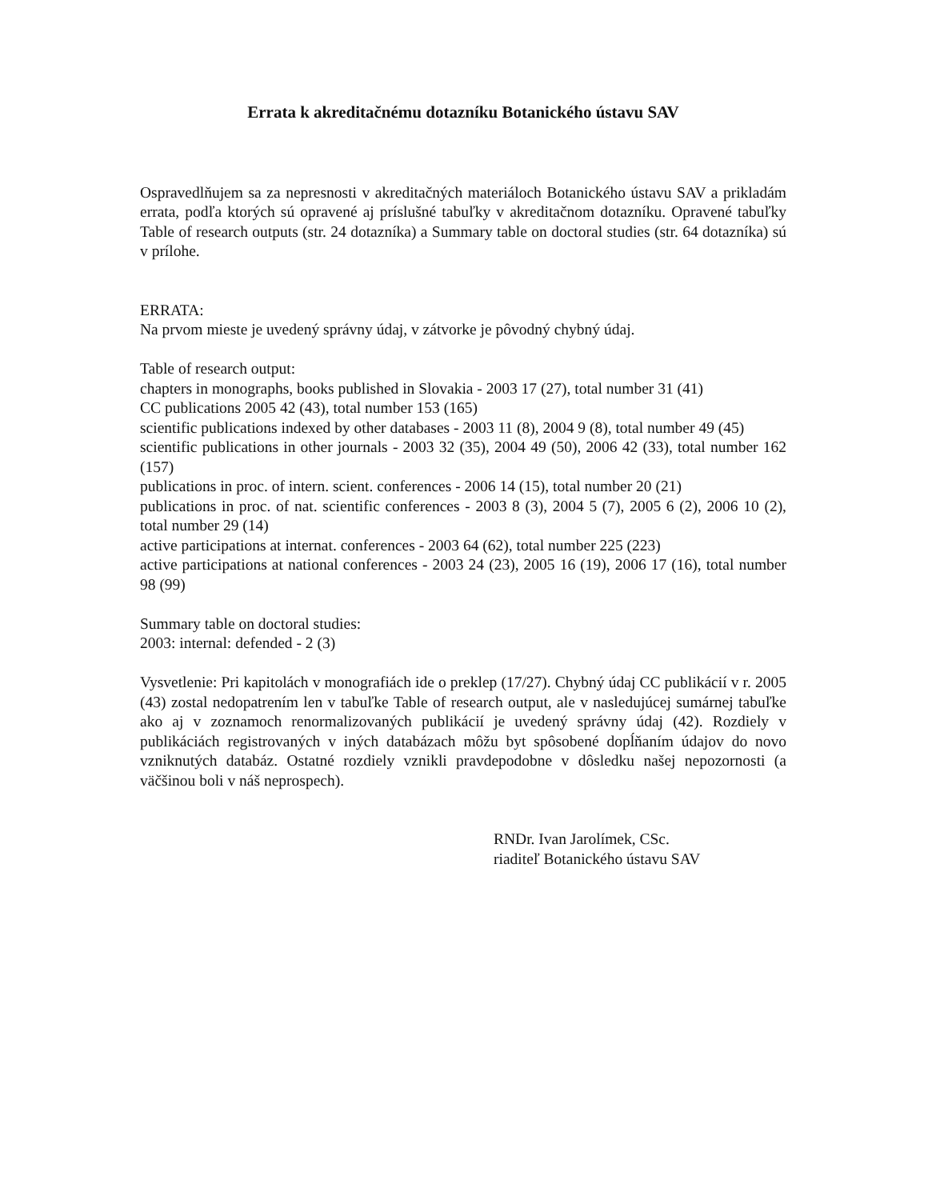Errata k akreditačnému dotazníku Botanického ústavu SAV
Ospravedlňujem sa za nepresnosti v akreditačných materiáloch Botanického ústavu SAV a prikladám errata, podľa ktorých sú opravené aj príslušné tabuľky v akreditačnom dotazníku. Opravené tabuľky Table of research outputs (str. 24 dotazníka) a Summary table on doctoral studies (str. 64 dotazníka) sú v prílohe.
ERRATA:
Na prvom mieste je uvedený správny údaj, v zátvorke je pôvodný chybný údaj.
Table of research output:
chapters in monographs, books published in Slovakia - 2003 17 (27), total number 31 (41)
CC publications 2005 42 (43), total number 153 (165)
scientific publications indexed by other databases - 2003 11 (8), 2004 9 (8), total number 49 (45)
scientific publications in other journals - 2003 32 (35), 2004 49 (50), 2006 42 (33), total number 162 (157)
publications in proc. of intern. scient. conferences - 2006 14 (15), total number 20 (21)
publications in proc. of nat. scientific conferences - 2003 8 (3), 2004 5 (7), 2005 6 (2), 2006 10 (2), total number 29 (14)
active participations at internat. conferences - 2003 64 (62), total number 225 (223)
active participations at national conferences - 2003 24 (23), 2005 16 (19), 2006 17 (16), total number 98 (99)
Summary table on doctoral studies:
2003: internal: defended - 2 (3)
Vysvetlenie: Pri kapitolách v monografiách ide o preklep (17/27). Chybný údaj CC publikácií v r. 2005 (43) zostal nedopatrením len v tabuľke Table of research output, ale v nasledujúcej sumárnej tabuľke ako aj v zoznamoch renormalizovaných publikácií je uvedený správny údaj (42). Rozdiely v publikáciách registrovaných v iných databázach môžu byt spôsobené dopĺňaním údajov do novo vzniknutých databáz. Ostatné rozdiely vznikli pravdepodobne v dôsledku našej nepozornosti (a väčšinou boli v náš neprospech).
RNDr. Ivan Jarolímek, CSc.
riaditeľ Botanického ústavu SAV